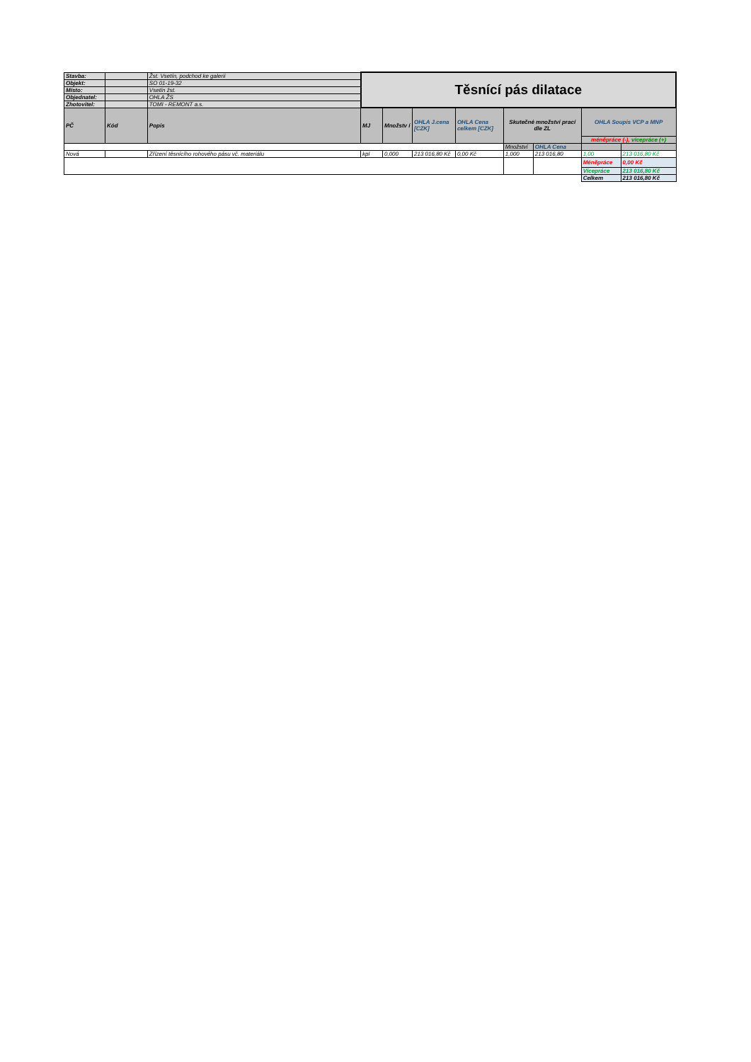| Stavba: | | Žst. Vsetín, podchod ke galerii | Těsnící pás dilatace | | | | | | | |
| Objekt: | | SO 01-19-32 | | | | | | | | |
| Místo: | | Vsetín žst. | | | | | | | | |
| Objednatel: | | OHLA ŽS | | | | | | | | |
| Zhotovitel: | | TOMI - REMONT a.s. | | | | | | | | |
| PČ | Kód | Popis | MJ | Množstv í | OHLA J.cena [CZK] | OHLA Cena celkem [CZK] | Skutečné množství prací dle ZL | | OHLA Soupis VCP a MNP | |
| | | | | | | | | | méněpráce (-), vícepráce (+) | |
| | | | | | | | Množství | OHLA Cena | | |
| Nová | | Zřízení těsnícího rohového pásu vč. materiálu | kpl | 0,000 | 213 016,80 Kč | 0,00 Kč | 1,000 | 213 016,80 | 1,00 | 213 016,80 Kč |
| | | | | | | | | | Méněpráce | 0,00 Kč |
| | | | | | | | | | Vícepráce | 213 016,80 Kč |
| | | | | | | | | | Celkem | 213 016,80 Kč |